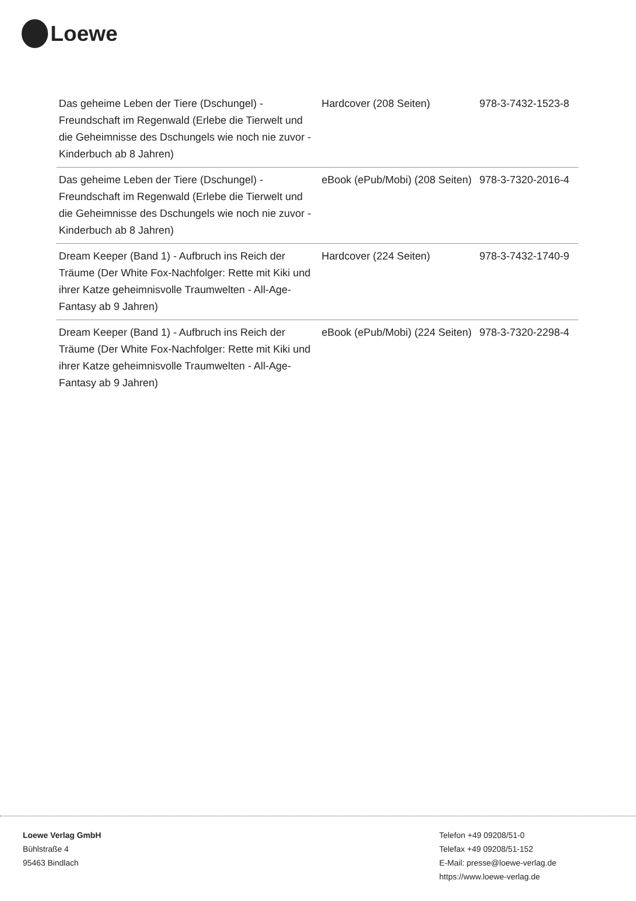Loewe
| Das geheime Leben der Tiere (Dschungel) - Freundschaft im Regenwald (Erlebe die Tierwelt und die Geheimnisse des Dschungels wie noch nie zuvor - Kinderbuch ab 8 Jahren) | Hardcover (208 Seiten) | 978-3-7432-1523-8 |
| Das geheime Leben der Tiere (Dschungel) - Freundschaft im Regenwald (Erlebe die Tierwelt und die Geheimnisse des Dschungels wie noch nie zuvor - Kinderbuch ab 8 Jahren) | eBook (ePub/Mobi) (208 Seiten) | 978-3-7320-2016-4 |
| Dream Keeper (Band 1) - Aufbruch ins Reich der Träume (Der White Fox-Nachfolger: Rette mit Kiki und ihrer Katze geheimnisvolle Traumwelten - All-Age-Fantasy ab 9 Jahren) | Hardcover (224 Seiten) | 978-3-7432-1740-9 |
| Dream Keeper (Band 1) - Aufbruch ins Reich der Träume (Der White Fox-Nachfolger: Rette mit Kiki und ihrer Katze geheimnisvolle Traumwelten - All-Age-Fantasy ab 9 Jahren) | eBook (ePub/Mobi) (224 Seiten) | 978-3-7320-2298-4 |
Loewe Verlag GmbH
Bühlstraße 4
95463 Bindlach
Telefon +49 09208/51-0
Telefax +49 09208/51-152
E-Mail: presse@loewe-verlag.de
https://www.loewe-verlag.de